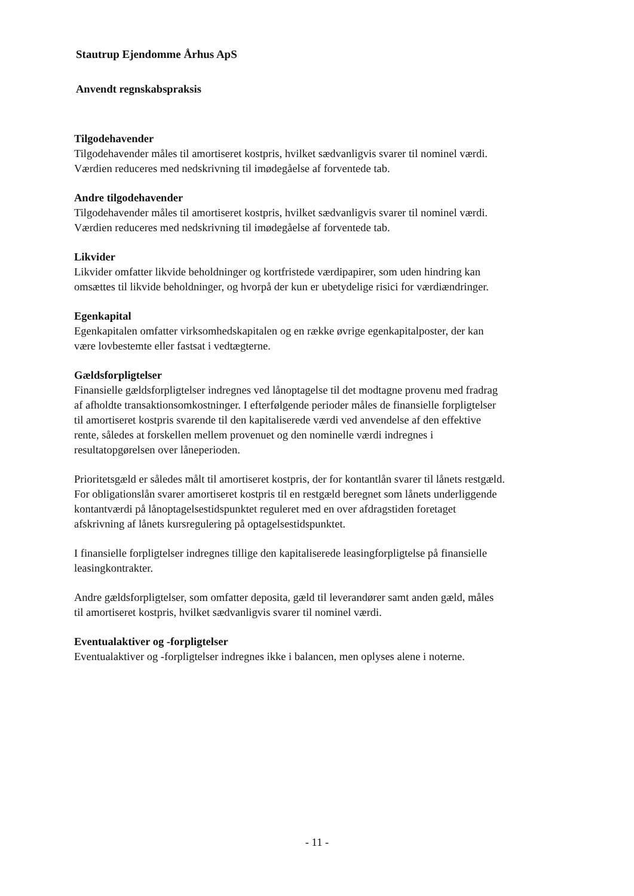Stautrup Ejendomme Århus ApS
Anvendt regnskabspraksis
Tilgodehavender
Tilgodehavender måles til amortiseret kostpris, hvilket sædvanligvis svarer til nominel værdi.
Værdien reduceres med nedskrivning til imødegåelse af forventede tab.
Andre tilgodehavender
Tilgodehavender måles til amortiseret kostpris, hvilket sædvanligvis svarer til nominel værdi.
Værdien reduceres med nedskrivning til imødegåelse af forventede tab.
Likvider
Likvider omfatter likvide beholdninger og kortfristede værdipapirer, som uden hindring kan
omsættes til likvide beholdninger, og hvorpå der kun er ubetydelige risici for værdiændringer.
Egenkapital
Egenkapitalen omfatter virksomhedskapitalen og en række øvrige egenkapitalposter, der kan
være lovbestemte eller fastsat i vedtægterne.
Gældsforpligtelser
Finansielle gældsforpligtelser indregnes ved lånoptagelse til det modtagne provenu med fradrag
af afholdte transaktionsomkostninger. I efterfølgende perioder måles de finansielle forpligtelser
til amortiseret kostpris svarende til den kapitaliserede værdi ved anvendelse af den effektive
rente, således at forskellen mellem provenuet og den nominelle værdi indregnes i
resultatopgørelsen over låneperioden.
Prioritetsgæld er således målt til amortiseret kostpris, der for kontantlån svarer til lånets restgæld.
For obligationslån svarer amortiseret kostpris til en restgæld beregnet som lånets underliggende
kontantværdi på lånoptagelsestidspunktet reguleret med en over afdragstiden foretaget
afskrivning af lånets kursregulering på optagelsestidspunktet.
I finansielle forpligtelser indregnes tillige den kapitaliserede leasingforpligtelse på finansielle
leasingkontrakter.
Andre gældsforpligtelser, som omfatter deposita, gæld til leverandører samt anden gæld, måles
til amortiseret kostpris, hvilket sædvanligvis svarer til nominel værdi.
Eventualaktiver og -forpligtelser
Eventualaktiver og -forpligtelser indregnes ikke i balancen, men oplyses alene i noterne.
- 11 -